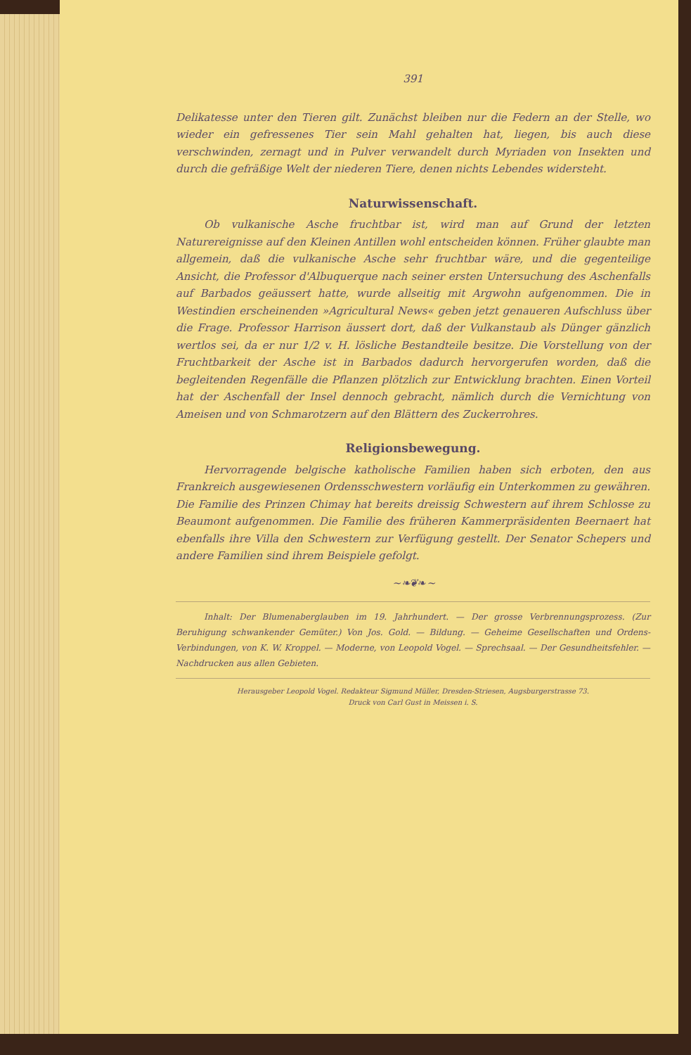391
Delikatesse unter den Tieren gilt. Zunächst bleiben nur die Federn an der Stelle, wo wieder ein gefressenes Tier sein Mahl gehalten hat, liegen, bis auch diese verschwinden, zernagt und in Pulver verwandelt durch Myriaden von Insekten und durch die gefräßige Welt der niederen Tiere, denen nichts Lebendes widersteht.
Naturwissenschaft.
Ob vulkanische Asche fruchtbar ist, wird man auf Grund der letzten Naturereignisse auf den Kleinen Antillen wohl entscheiden können. Früher glaubte man allgemein, daß die vulkanische Asche sehr fruchtbar wäre, und die gegenteilige Ansicht, die Professor d'Albuquerque nach seiner ersten Untersuchung des Aschenfalls auf Barbados geäussert hatte, wurde allseitig mit Argwohn aufgenommen. Die in Westindien erscheinenden »Agricultural News« geben jetzt genaueren Aufschluss über die Frage. Professor Harrison äussert dort, daß der Vulkanstaub als Dünger gänzlich wertlos sei, da er nur 1/2 v. H. lösliche Bestandteile besitze. Die Vorstellung von der Fruchtbarkeit der Asche ist in Barbados dadurch hervorgerufen worden, daß die begleitenden Regenfälle die Pflanzen plötzlich zur Entwicklung brachten. Einen Vorteil hat der Aschenfall der Insel dennoch gebracht, nämlich durch die Vernichtung von Ameisen und von Schmarotzern auf den Blättern des Zuckerrohres.
Religionsbewegung.
Hervorragende belgische katholische Familien haben sich erboten, den aus Frankreich ausgewiesenen Ordensschwestern vorläufig ein Unterkommen zu gewähren. Die Familie des Prinzen Chimay hat bereits dreissig Schwestern auf ihrem Schlosse zu Beaumont aufgenommen. Die Familie des früheren Kammerpräsidenten Beernaert hat ebenfalls ihre Villa den Schwestern zur Verfügung gestellt. Der Senator Schepers und andere Familien sind ihrem Beispiele gefolgt.
~ ❧❦❧ ~
Inhalt: Der Blumenaberglauben im 19. Jahrhundert. — Der grosse Verbrennungsprozess. (Zur Beruhigung schwankender Gemüter.) Von Jos. Gold. — Bildung. — Geheime Gesellschaften und Ordens-Verbindungen, von K. W. Kroppel. — Moderne, von Leopold Vogel. — Sprechsaal. — Der Gesundheitsfehler. — Nachdrucken aus allen Gebieten.
Herausgeber Leopold Vogel. Redakteur Sigmund Müller, Dresden-Striesen, Augsburgerstrasse 73.
Druck von Carl Gust in Meissen i. S.